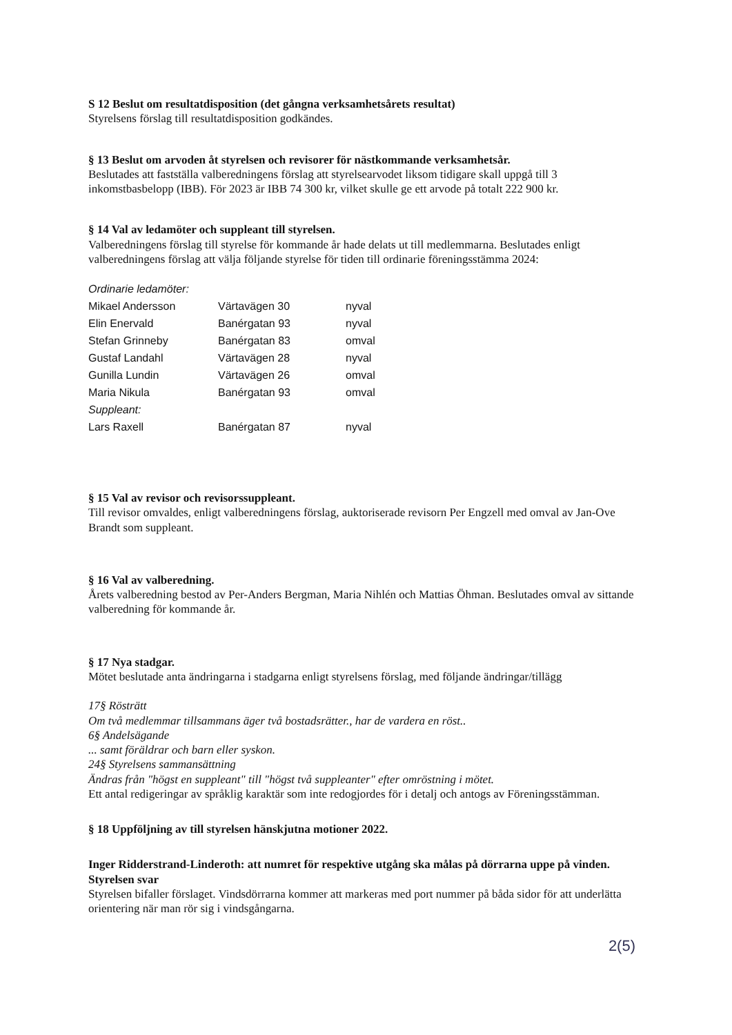S 12 Beslut om resultatdisposition (det gångna verksamhetsårets resultat)
Styrelsens förslag till resultatdisposition godkändes.
§ 13 Beslut om arvoden åt styrelsen och revisorer för nästkommande verksamhetsår.
Beslutades att fastställa valberedningens förslag att styrelsearvodet liksom tidigare skall uppgå till 3 inkomstbasbelopp (IBB). För 2023 är IBB 74 300 kr, vilket skulle ge ett arvode på totalt 222 900 kr.
§ 14 Val av ledamöter och suppleant till styrelsen.
Valberedningens förslag till styrelse för kommande år hade delats ut till medlemmarna. Beslutades enligt valberedningens förslag att välja följande styrelse för tiden till ordinarie föreningsstämma 2024:
| Ordinarie ledamöter: | | |
| Mikael Andersson | Värtavägen 30 | nyval |
| Elin Enervald | Banérgatan 93 | nyval |
| Stefan Grinneby | Banérgatan 83 | omval |
| Gustaf Landahl | Värtavägen 28 | nyval |
| Gunilla Lundin | Värtavägen 26 | omval |
| Maria Nikula | Banérgatan 93 | omval |
| Suppleant: | | |
| Lars Raxell | Banérgatan 87 | nyval |
§ 15 Val av revisor och revisorssuppleant.
Till revisor omvaldes, enligt valberedningens förslag, auktoriserade revisorn Per Engzell med omval av Jan-Ove Brandt som suppleant.
§ 16 Val av valberedning.
Årets valberedning bestod av Per-Anders Bergman, Maria Nihlén och Mattias Öhman. Beslutades omval av sittande valberedning för kommande år.
§ 17 Nya stadgar.
Mötet beslutade anta ändringarna i stadgarna enligt styrelsens förslag, med följande ändringar/tillägg
17§ Rösträtt
Om två medlemmar tillsammans äger två bostadsrätter., har de vardera en röst..
6§ Andelsägande
... samt föräldrar och barn eller syskon.
24§ Styrelsens sammansättning
Ändras från "högst en suppleant" till "högst två suppleanter" efter omröstning i mötet.
Ett antal redigeringar av språklig karaktär som inte redogjordes för i detalj och antogs av Föreningsstämman.
§ 18 Uppföljning av till styrelsen hänskjutna motioner 2022.
Inger Ridderstrand-Linderoth: att numret för respektive utgång ska målas på dörrarna uppe på vinden.
Styrelsen svar
Styrelsen bifaller förslaget. Vindsdörrarna kommer att markeras med port nummer på båda sidor för att underlätta orientering när man rör sig i vindsgångarna.
2(5)